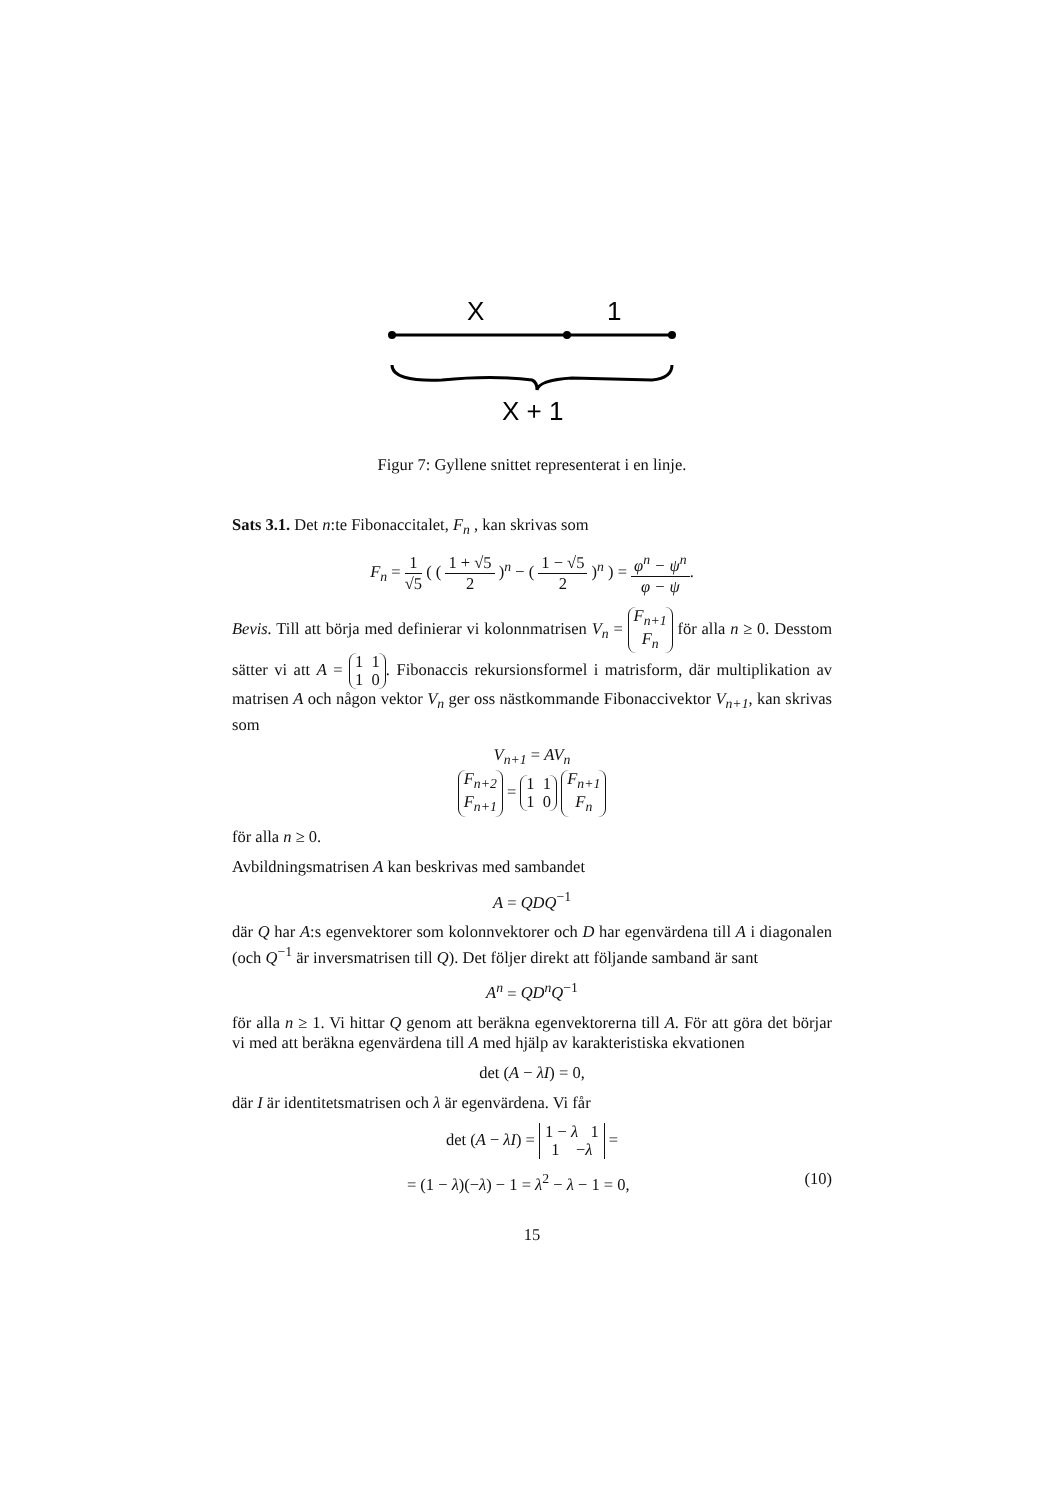X
1
X + 1
Figur 7: Gyllene snittet representerat i en linje.
Sats 3.1. Det n:te Fibonaccitalet, F<sub>n</sub> , kan skrivas som
F<sub>n</sub> = 1 √5 ( ( 1 + √5 2 )<sup>n</sup> − ( 1 − √5 2 )<sup>n</sup> ) = φ<sup>n</sup> − ψ<sup>n</sup> φ − ψ.
Bevis. Till att börja med definierar vi kolonnmatrisen V<sub>n</sub> = F<sub>n+1</sub>
F<sub>n</sub> för alla n ≥ 0. Desstom sätter vi att A = 1 1
1 0. Fibonaccis rekursionsformel i matrisform, där multiplikation av matrisen A och någon vektor V<sub>n</sub> ger oss nästkommande Fibonaccivektor V<sub>n+1</sub>, kan skrivas som
V<sub>n+1</sub> = AV<sub>n</sub>
F<sub>n+2</sub>
F<sub>n+1</sub> = 1 1
1 0 F<sub>n+1</sub>
F<sub>n</sub>
för alla n ≥ 0.
Avbildningsmatrisen A kan beskrivas med sambandet
A = QDQ<sup>−1</sup>
där Q har A:s egenvektorer som kolonnvektorer och D har egenvärdena till A i diagonalen (och Q<sup>−1</sup> är inversmatrisen till Q). Det följer direkt att följande samband är sant
A<sup>n</sup> = QD<sup>n</sup>Q<sup>−1</sup>
för alla n ≥ 1. Vi hittar Q genom att beräkna egenvektorerna till A. För att göra det börjar vi med att beräkna egenvärdena till A med hjälp av karakteristiska ekvationen
det (A − λI) = 0,
där I är identitetsmatrisen och λ är egenvärdena. Vi får
det (A − λI) = 1 − λ 1
1 −λ =
= (1 − λ)(−λ) − 1 = λ<sup>2</sup> − λ − 1 = 0, (10)
15